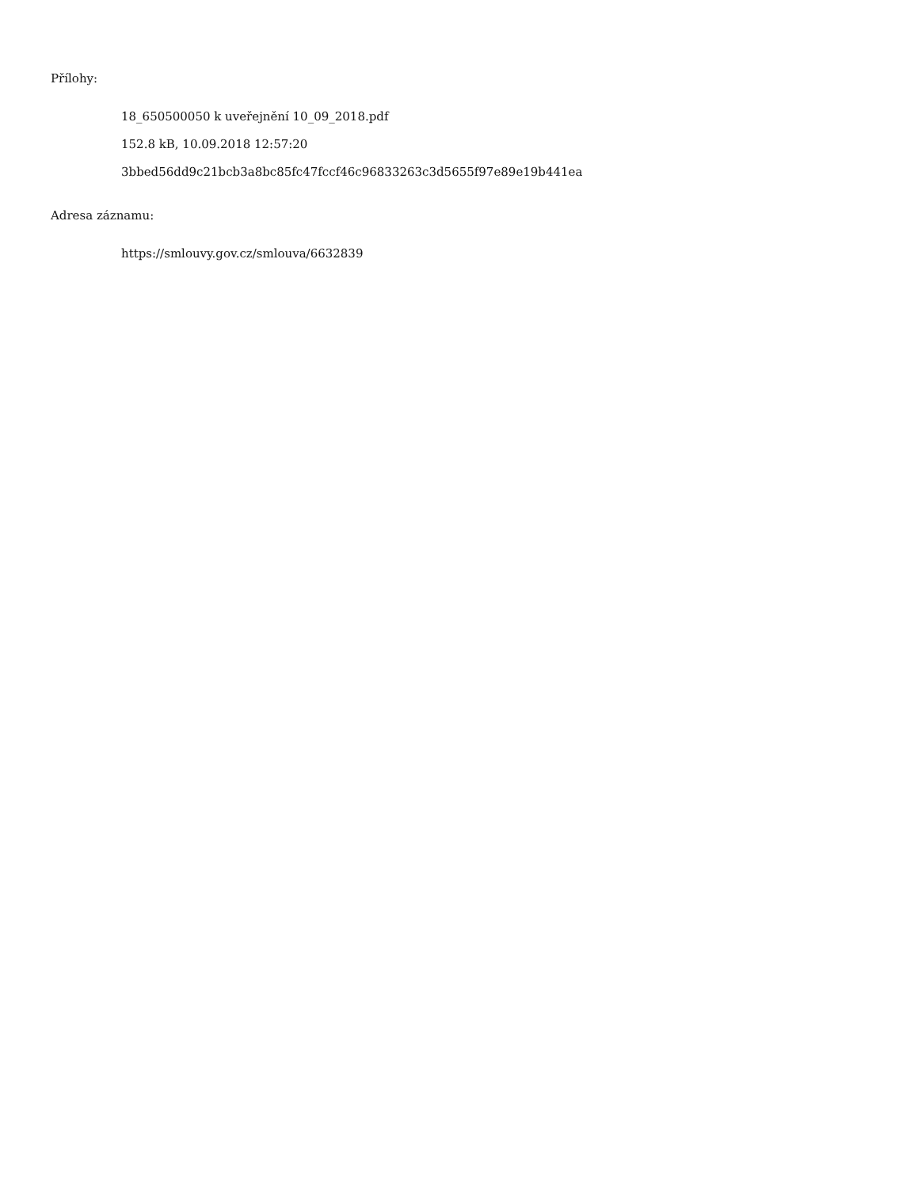Přílohy:
18_650500050 k uveřejnění 10_09_2018.pdf
152.8 kB, 10.09.2018 12:57:20
3bbed56dd9c21bcb3a8bc85fc47fccf46c96833263c3d5655f97e89e19b441ea
Adresa záznamu:
https://smlouvy.gov.cz/smlouva/6632839